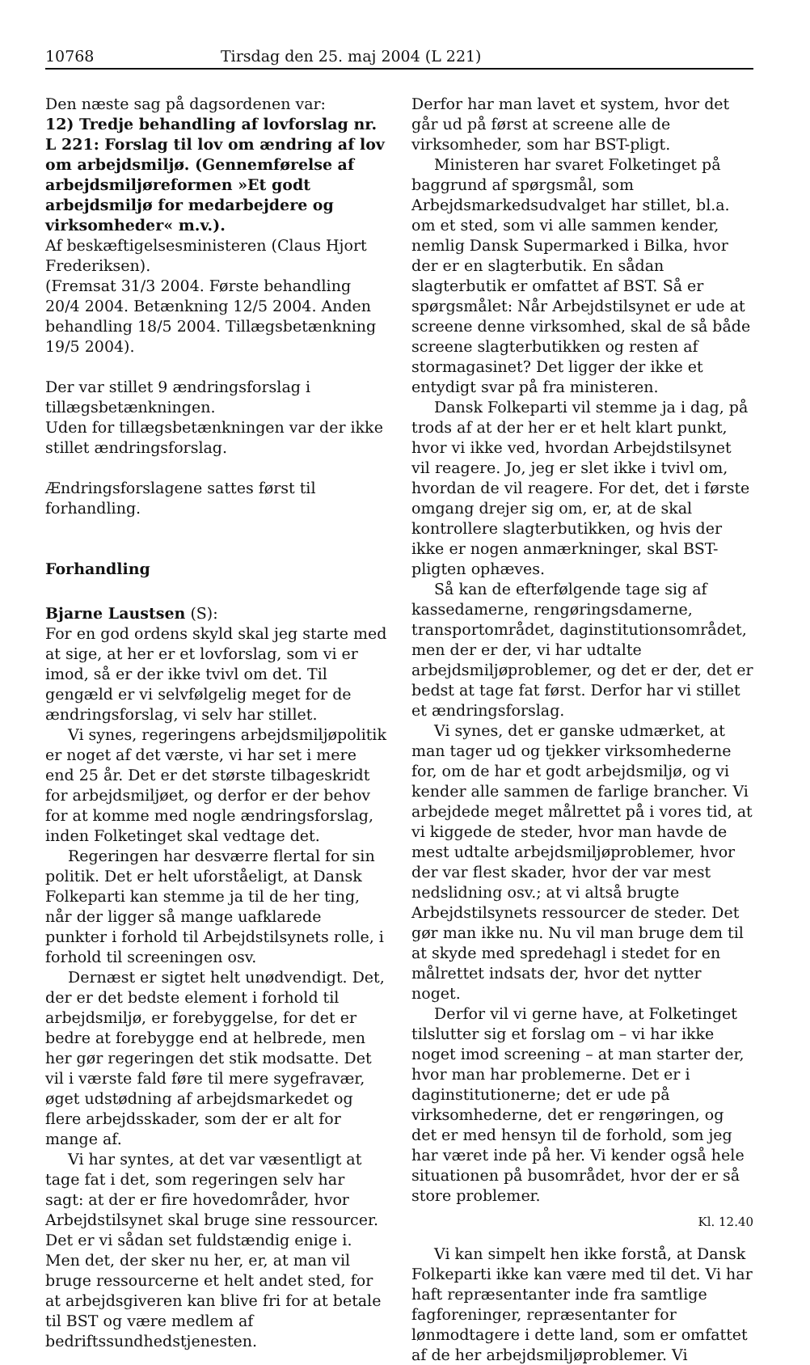10768 Tirsdag den 25. maj 2004 (L 221)
Den næste sag på dagsordenen var:
12) Tredje behandling af lovforslag nr. L 221: Forslag til lov om ændring af lov om arbejdsmiljø. (Gennemførelse af arbejdsmiljøreformen »Et godt arbejdsmiljø for medarbejdere og virksomheder« m.v.).
Af beskæftigelsesministeren (Claus Hjort Frederiksen).
(Fremsat 31/3 2004. Første behandling 20/4 2004. Betænkning 12/5 2004. Anden behandling 18/5 2004. Tillægsbetænkning 19/5 2004).
Der var stillet 9 ændringsforslag i tillægsbetænkningen.
Uden for tillægsbetænkningen var der ikke stillet ændringsforslag.
Ændringsforslagene sattes først til forhandling.
Forhandling
Bjarne Laustsen (S):
For en god ordens skyld skal jeg starte med at sige, at her er et lovforslag, som vi er imod, så er der ikke tvivl om det. Til gengæld er vi selvfølgelig meget for de ændringsforslag, vi selv har stillet.
Vi synes, regeringens arbejdsmiljøpolitik er noget af det værste, vi har set i mere end 25 år. Det er det største tilbageskridt for arbejdsmiljøet, og derfor er der behov for at komme med nogle ændringsforslag, inden Folketinget skal vedtage det.
Regeringen har desværre flertal for sin politik. Det er helt uforståeligt, at Dansk Folkeparti kan stemme ja til de her ting, når der ligger så mange uafklarede punkter i forhold til Arbejdstilsynets rolle, i forhold til screeningen osv.
Dernæst er sigtet helt unødvendigt. Det, der er det bedste element i forhold til arbejdsmiljø, er forebyggelse, for det er bedre at forebygge end at helbrede, men her gør regeringen det stik modsatte. Det vil i værste fald føre til mere sygefravær, øget udstødning af arbejdsmarkedet og flere arbejdsskader, som der er alt for mange af.
Vi har syntes, at det var væsentligt at tage fat i det, som regeringen selv har sagt: at der er fire hovedområder, hvor Arbejdstilsynet skal bruge sine ressourcer. Det er vi sådan set fuldstændig enige i. Men det, der sker nu her, er, at man vil bruge ressourcerne et helt andet sted, for at arbejdsgiveren kan blive fri for at betale til BST og være medlem af bedriftssundhedstjenesten.
Derfor har man lavet et system, hvor det går ud på først at screene alle de virksomheder, som har BST-pligt.
Ministeren har svaret Folketinget på baggrund af spørgsmål, som Arbejdsmarkedsudvalget har stillet, bl.a. om et sted, som vi alle sammen kender, nemlig Dansk Supermarked i Bilka, hvor der er en slagterbutik. En sådan slagterbutik er omfattet af BST. Så er spørgsmålet: Når Arbejdstilsynet er ude at screene denne virksomhed, skal de så både screene slagterbutikken og resten af stormagasinet? Det ligger der ikke et entydigt svar på fra ministeren.
Dansk Folkeparti vil stemme ja i dag, på trods af at der her er et helt klart punkt, hvor vi ikke ved, hvordan Arbejdstilsynet vil reagere. Jo, jeg er slet ikke i tvivl om, hvordan de vil reagere. For det, det i første omgang drejer sig om, er, at de skal kontrollere slagterbutikken, og hvis der ikke er nogen anmærkninger, skal BST-pligten ophæves.
Så kan de efterfølgende tage sig af kassedamerne, rengøringsdamerne, transportområdet, daginstitutionsområdet, men der er der, vi har udtalte arbejdsmiljøproblemer, og det er der, det er bedst at tage fat først. Derfor har vi stillet et ændringsforslag.
Vi synes, det er ganske udmærket, at man tager ud og tjekker virksomhederne for, om de har et godt arbejdsmiljø, og vi kender alle sammen de farlige brancher. Vi arbejdede meget målrettet på i vores tid, at vi kiggede de steder, hvor man havde de mest udtalte arbejdsmiljøproblemer, hvor der var flest skader, hvor der var mest nedslidning osv.; at vi altså brugte Arbejdstilsynets ressourcer de steder. Det gør man ikke nu. Nu vil man bruge dem til at skyde med spredehagl i stedet for en målrettet indsats der, hvor det nytter noget.
Derfor vil vi gerne have, at Folketinget tilslutter sig et forslag om – vi har ikke noget imod screening – at man starter der, hvor man har problemerne. Det er i daginstitutionerne; det er ude på virksomhederne, det er rengøringen, og det er med hensyn til de forhold, som jeg har været inde på her. Vi kender også hele situationen på busområdet, hvor der er så store problemer.
Kl. 12.40
Vi kan simpelt hen ikke forstå, at Dansk Folkeparti ikke kan være med til det. Vi har haft repræsentanter inde fra samtlige fagforeninger, repræsentanter for lønmodtagere i dette land, som er omfattet af de her arbejdsmiljøproblemer. Vi